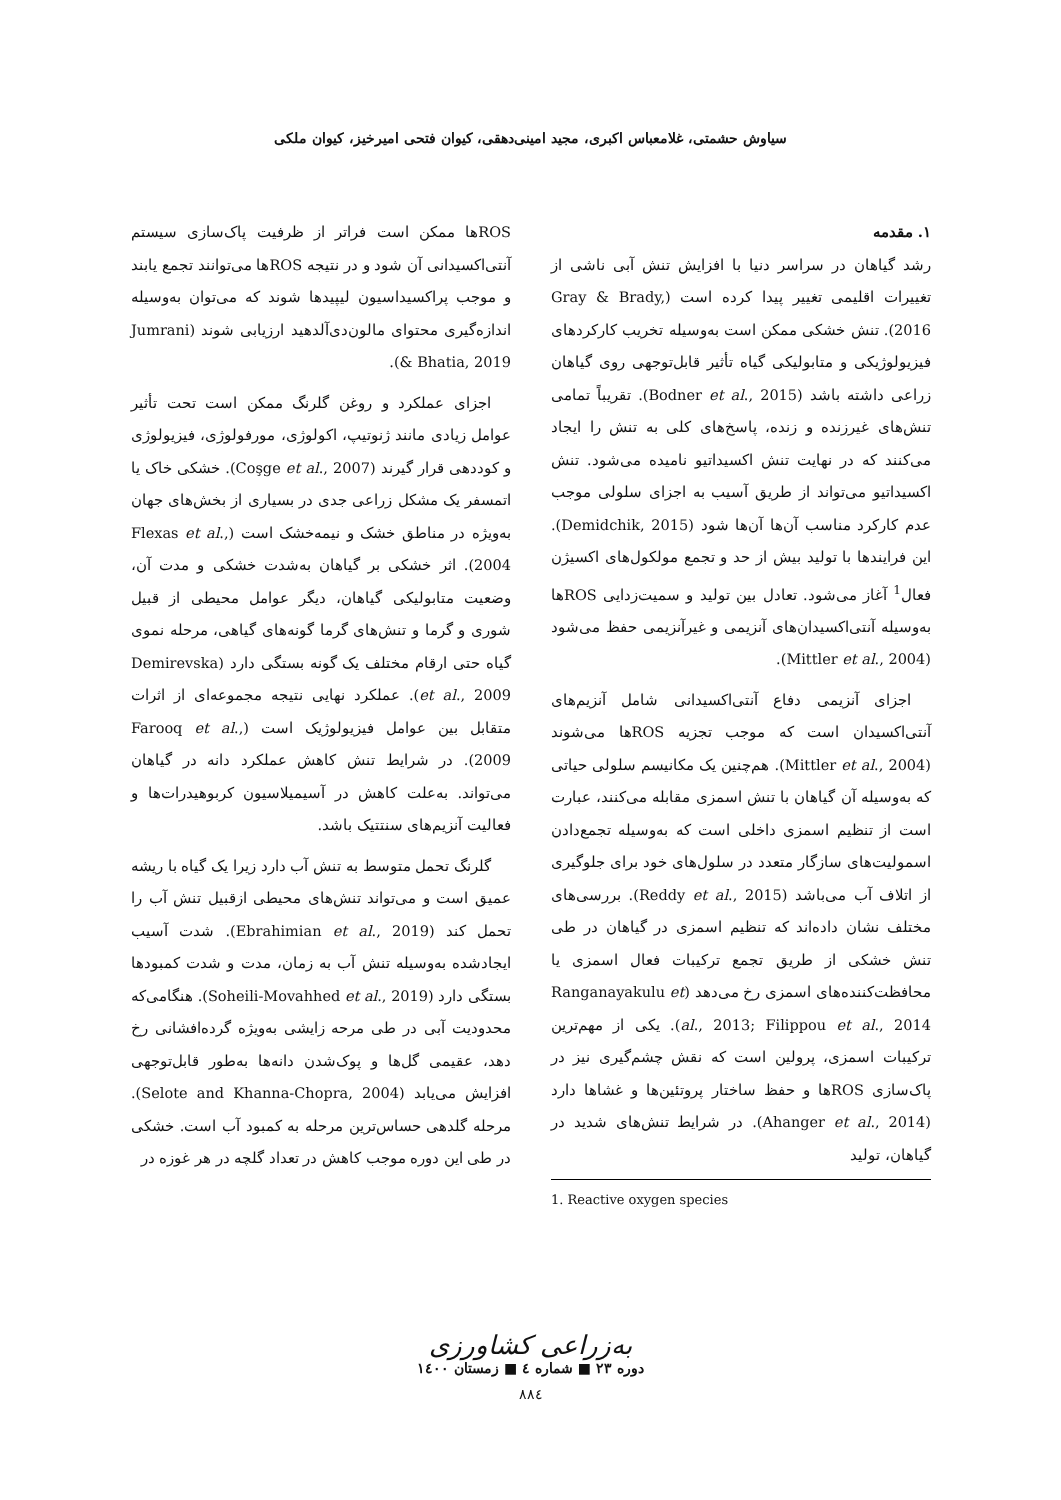سیاوش حشمتی، غلامعباس اکبری، مجید امینی‌دهقی، کیوان فتحی امیرخیز، کیوان ملکی
۱. مقدمه
رشد گیاهان در سراسر دنیا با افزایش تنش آبی ناشی از تغییرات اقلیمی تغییر پیدا کرده است (Gray & Brady, 2016). تنش خشکی ممکن است به‌وسیله تخریب کارکردهای فیزیولوژیکی و متابولیکی گیاه تأثیر قابل‌توجهی روی گیاهان زراعی داشته باشد (Bodner et al., 2015). تقریباً تمامی تنش‌های غیرزنده و زنده، پاسخ‌های کلی به تنش را ایجاد می‌کنند که در نهایت تنش اکسیداتیو نامیده می‌شود. تنش اکسیداتیو می‌تواند از طریق آسیب به اجزای سلولی موجب عدم کارکرد مناسب آن‌ها آن‌ها شود (Demidchik, 2015). این فرایندها با تولید بیش از حد و تجمع مولکول‌های اکسیژن فعال<sup>1</sup> آغاز می‌شود. تعادل بین تولید و سمیت‌زدایی ROSها به‌وسیله آنتی‌اکسیدان‌های آنزیمی و غیرآنزیمی حفظ می‌شود (Mittler et al., 2004).
اجزای آنزیمی دفاع آنتی‌اکسیدانی شامل آنزیم‌های آنتی‌اکسیدان است که موجب تجزیه ROSها می‌شوند (Mittler et al., 2004). هم‌چنین یک مکانیسم سلولی حیاتی که به‌وسیله آن گیاهان با تنش اسمزی مقابله می‌کنند، عبارت است از تنظیم اسمزی داخلی است که به‌وسیله تجمع‌دادن اسمولیت‌های سازگار متعدد در سلول‌های خود برای جلوگیری از اتلاف آب می‌باشد (Reddy et al., 2015). بررسی‌های مختلف نشان داده‌اند که تنظیم اسمزی در گیاهان در طی تنش خشکی از طریق تجمع ترکیبات فعال اسمزی یا محافظت‌کننده‌های اسمزی رخ می‌دهد (Ranganayakulu et al., 2013; Filippou et al., 2014). یکی از مهم‌ترین ترکیبات اسمزی، پرولین است که نقش چشم‌گیری نیز در پاک‌سازی ROSها و حفظ ساختار پروتئین‌ها و غشاها دارد (Ahanger et al., 2014). در شرایط تنش‌های شدید در گیاهان، تولید
1. Reactive oxygen species
ROSها ممکن است فراتر از ظرفیت پاک‌سازی سیستم آنتی‌اکسیدانی آن شود و در نتیجه ROSها می‌توانند تجمع یابند و موجب پراکسیداسیون لیپیدها شوند که می‌توان به‌وسیله اندازه‌گیری محتوای مالون‌دی‌آلدهید ارزیابی شوند (Jumrani & Bhatia, 2019).
اجزای عملکرد و روغن گلرنگ ممکن است تحت تأثیر عوامل زیادی مانند ژنوتیپ، اکولوژی، مورفولوژی، فیزیولوژی و کوددهی قرار گیرند (Coşge et al., 2007). خشکی خاک یا اتمسفر یک مشکل زراعی جدی در بسیاری از بخش‌های جهان به‌ویژه در مناطق خشک و نیمه‌خشک است (Flexas et al., 2004). اثر خشکی بر گیاهان به‌شدت خشکی و مدت آن، وضعیت متابولیکی گیاهان، دیگر عوامل محیطی از قبیل شوری و گرما و تنش‌های گرما گونه‌های گیاهی، مرحله نموی گیاه حتی ارقام مختلف یک گونه بستگی دارد (Demirevska et al., 2009). عملکرد نهایی نتیجه مجموعه‌ای از اثرات متقابل بین عوامل فیزیولوژیک است (Farooq et al., 2009). در شرایط تنش کاهش عملکرد دانه در گیاهان می‌تواند. به‌علت کاهش در آسیمیلاسیون کربوهیدرات‌ها و فعالیت آنزیم‌های سنتتیک باشد.
گلرنگ تحمل متوسط به تنش آب دارد زیرا یک گیاه با ریشه عمیق است و می‌تواند تنش‌های محیطی ازقبیل تنش آب را تحمل کند (Ebrahimian et al., 2019). شدت آسیب ایجادشده به‌وسیله تنش آب به زمان، مدت و شدت کمبودها بستگی دارد (Soheili-Movahhed et al., 2019). هنگامی‌که محدودیت آبی در طی مرحه زایشی به‌ویژه گرده‌افشانی رخ دهد، عقیمی گل‌ها و پوک‌شدن دانه‌ها به‌طور قابل‌توجهی افزایش می‌یابد (Selote and Khanna-Chopra, 2004). مرحله گلدهی حساس‌ترین مرحله به کمبود آب است. خشکی در طی این دوره موجب کاهش در تعداد گلچه در هر غوزه در
به‌زراعی کشاورزی
دوره ۲۳ ■ شماره ٤ ■ زمستان ۱٤۰۰
۸۸٤